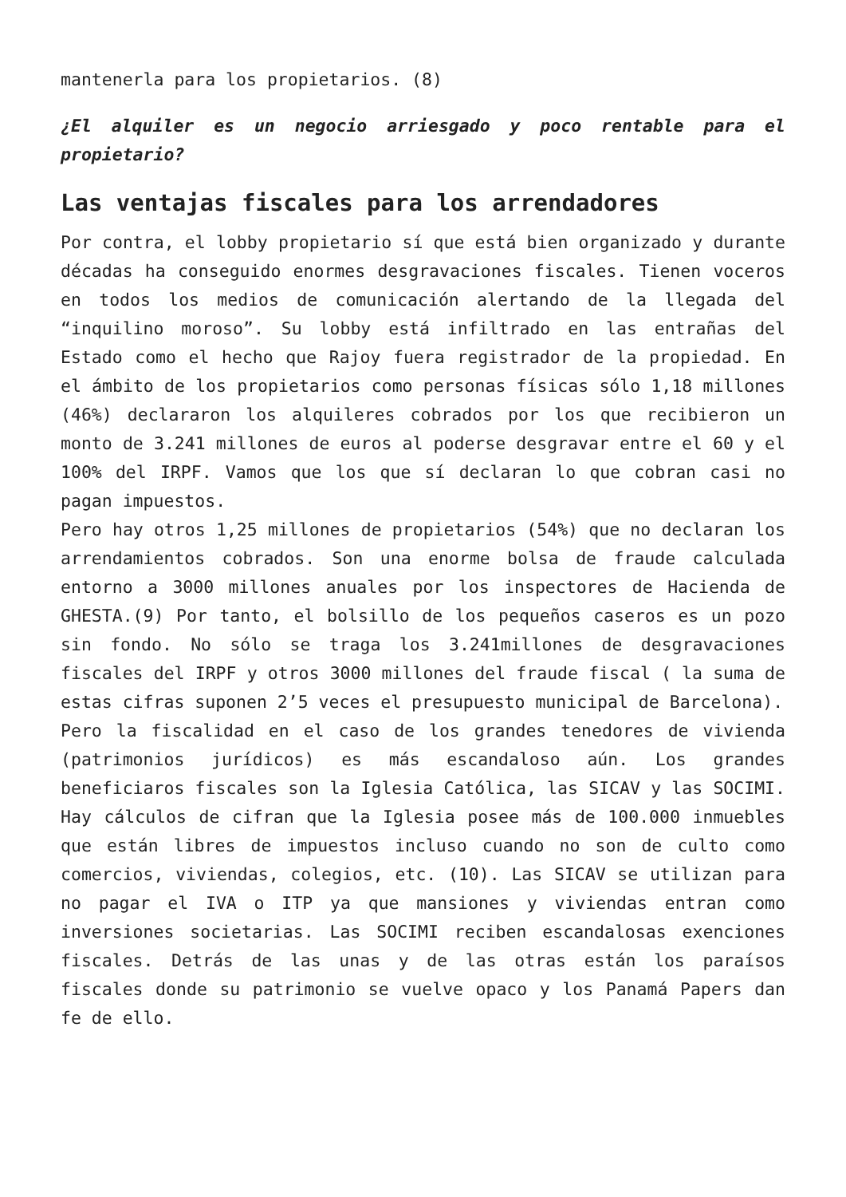mantenerla para los propietarios. (8)
¿El alquiler es un negocio arriesgado y poco rentable para el propietario?
Las ventajas fiscales para los arrendadores
Por contra, el lobby propietario sí que está bien organizado y durante décadas ha conseguido enormes desgravaciones fiscales. Tienen voceros en todos los medios de comunicación alertando de la llegada del “inquilino moroso”. Su lobby está infiltrado en las entrañas del Estado como el hecho que Rajoy fuera registrador de la propiedad. En el ámbito de los propietarios como personas físicas sólo 1,18 millones (46%) declararon los alquileres cobrados por los que recibieron un monto de 3.241 millones de euros al poderse desgravar entre el 60 y el 100% del IRPF. Vamos que los que sí declaran lo que cobran casi no pagan impuestos.
Pero hay otros 1,25 millones de propietarios (54%) que no declaran los arrendamientos cobrados. Son una enorme bolsa de fraude calculada entorno a 3000 millones anuales por los inspectores de Hacienda de GHESTA.(9) Por tanto, el bolsillo de los pequeños caseros es un pozo sin fondo. No sólo se traga los 3.241millones de desgravaciones fiscales del IRPF y otros 3000 millones del fraude fiscal ( la suma de estas cifras suponen 2’5 veces el presupuesto municipal de Barcelona).
Pero la fiscalidad en el caso de los grandes tenedores de vivienda (patrimonios jurídicos) es más escandaloso aún. Los grandes beneficiaros fiscales son la Iglesia Católica, las SICAV y las SOCIMI. Hay cálculos de cifran que la Iglesia posee más de 100.000 inmuebles que están libres de impuestos incluso cuando no son de culto como comercios, viviendas, colegios, etc. (10). Las SICAV se utilizan para no pagar el IVA o ITP ya que mansiones y viviendas entran como inversiones societarias. Las SOCIMI reciben escandalosas exenciones fiscales. Detrás de las unas y de las otras están los paraísos fiscales donde su patrimonio se vuelve opaco y los Panamá Papers dan fe de ello.